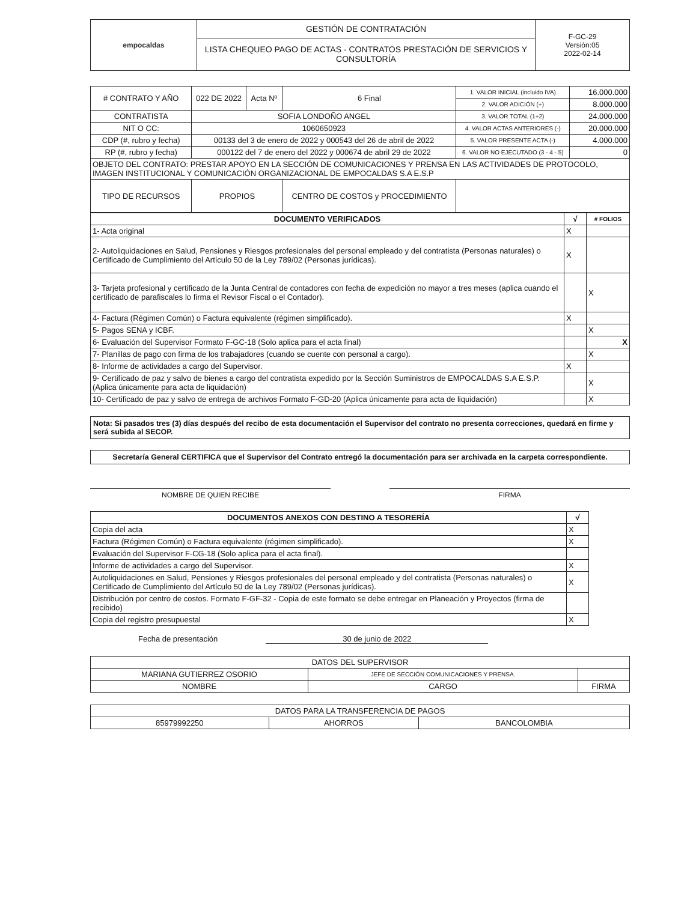| empocaldas | GESTIÓN DE CONTRATACIÓN | F-GC-29 Versión:05 2022-02-14 |
| | LISTA CHEQUEO PAGO DE ACTAS - CONTRATOS PRESTACIÓN DE SERVICIOS Y CONSULTORÍA | |
| # CONTRATO Y AÑO | 022 DE 2022 | Acta Nº | 6 Final | 1. VALOR INICIAL (incluido IVA) | 16.000.000 |
| | | | | 2. VALOR ADICIÓN (+) | 8.000.000 |
| CONTRATISTA | SOFIA LONDOÑO ANGEL | | | 3. VALOR TOTAL (1+2) | 24.000.000 |
| NIT O CC: | 1060650923 | | | 4. VALOR ACTAS ANTERIORES (-) | 20.000.000 |
| CDP (#, rubro y fecha) | 00133 del 3 de enero de 2022 y 000543 del 26 de abril de 2022 | | | 5. VALOR PRESENTE ACTA (-) | 4.000.000 |
| RP (#, rubro y fecha) | 000122 del 7 de enero del 2022 y 000674 de abril 29 de 2022 | | | 6. VALOR NO EJECUTADO (3 - 4 - 5) | 0 |
| OBJETO DEL CONTRATO: PRESTAR APOYO EN LA SECCIÓN DE COMUNICACIONES Y PRENSA EN LAS ACTIVIDADES DE PROTOCOLO, IMAGEN INSTITUCIONAL Y COMUNICACIÓN ORGANIZACIONAL DE EMPOCALDAS S.A E.S.P | | | | | |
| TIPO DE RECURSOS | PROPIOS | | CENTRO DE COSTOS y PROCEDIMIENTO | | |
| DOCUMENTO VERIFICADOS | √ | # FOLIOS |
| --- | --- | --- |
| 1- Acta original | X | |
| 2- Autoliquidaciones en Salud, Pensiones y Riesgos profesionales del personal empleado y del contratista (Personas naturales) o Certificado de Cumplimiento del Artículo 50 de la Ley 789/02 (Personas jurídicas). | X | |
| 3- Tarjeta profesional y certificado de la Junta Central de contadores con fecha de expedición no mayor a tres meses (aplica cuando el certificado de parafiscales lo firma el Revisor Fiscal o el Contador). | | X |
| 4- Factura (Régimen Común) o Factura equivalente (régimen simplificado). | X | |
| 5- Pagos SENA y ICBF. | | X |
| 6- Evaluación del Supervisor Formato F-GC-18 (Solo aplica para el acta final) | | X |
| 7- Planillas de pago con firma de los trabajadores (cuando se cuente con personal a cargo). | | X |
| 8- Informe de actividades a cargo del Supervisor. | X | |
| 9- Certificado de paz y salvo de bienes a cargo del contratista expedido por la Sección Suministros de EMPOCALDAS S.A E.S.P. (Aplica únicamente para acta de liquidación) | | X |
| 10- Certificado de paz y salvo de entrega de archivos Formato F-GD-20 (Aplica únicamente para acta de liquidación) | | X |
Nota: Si pasados tres (3) días después del recibo de esta documentación el Supervisor del contrato no presenta correcciones, quedará en firme y será subida al SECOP.
Secretaría General CERTIFICA que el Supervisor del Contrato entregó la documentación para ser archivada en la carpeta correspondiente.
NOMBRE DE QUIEN RECIBE FIRMA
| DOCUMENTOS ANEXOS CON DESTINO A TESORERÍA | √ |
| --- | --- |
| Copia del acta | X |
| Factura (Régimen Común) o Factura equivalente (régimen simplificado). | X |
| Evaluación del Supervisor F-CG-18 (Solo aplica para el acta final). | |
| Informe de actividades a cargo del Supervisor. | X |
| Autoliquidaciones en Salud, Pensiones y Riesgos profesionales del personal empleado y del contratista (Personas naturales) o Certificado de Cumplimiento del Artículo 50 de la Ley 789/02 (Personas jurídicas). | X |
| Distribución por centro de costos. Formato F-GF-32 - Copia de este formato se debe entregar en Planeación y Proyectos (firma de recibido) | |
| Copia del registro presupuestal | X |
Fecha de presentación 30 de junio de 2022
| DATOS DEL SUPERVISOR | | |
| MARIANA GUTIERREZ OSORIO | JEFE DE SECCIÓN COMUNICACIONES Y PRENSA. | |
| NOMBRE | CARGO | FIRMA |
| DATOS PARA LA TRANSFERENCIA DE PAGOS | | |
| 85979992250 | AHORROS | BANCOLOMBIA |